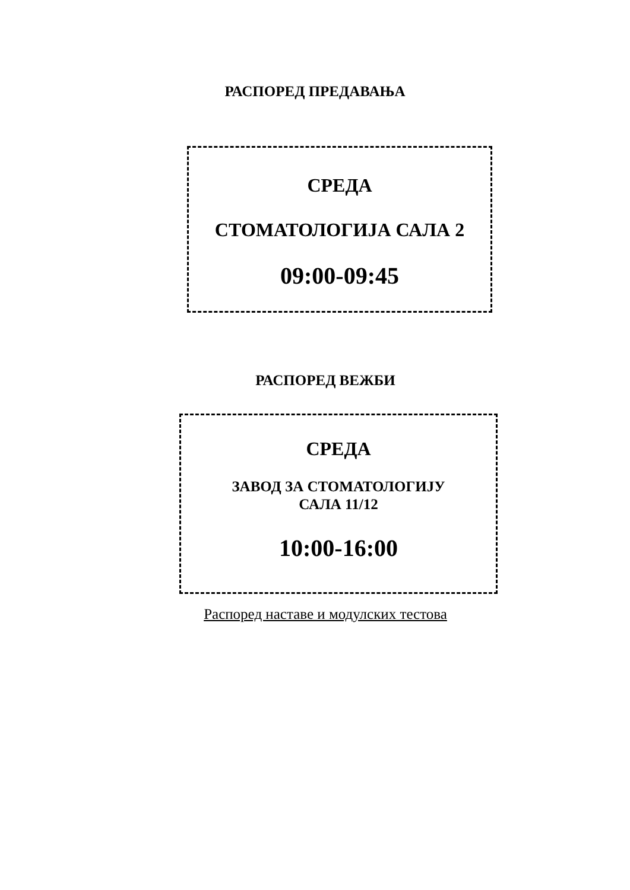РАСПОРЕД ПРЕДАВАЊА
СРЕДА
СТОМАТОЛОГИЈА САЛА 2
09:00-09:45
РАСПОРЕД ВЕЖБИ
СРЕДА
ЗАВОД ЗА СТОМАТОЛОГИЈУ
САЛА 11/12
10:00-16:00
Распоред наставе и модулских тестова